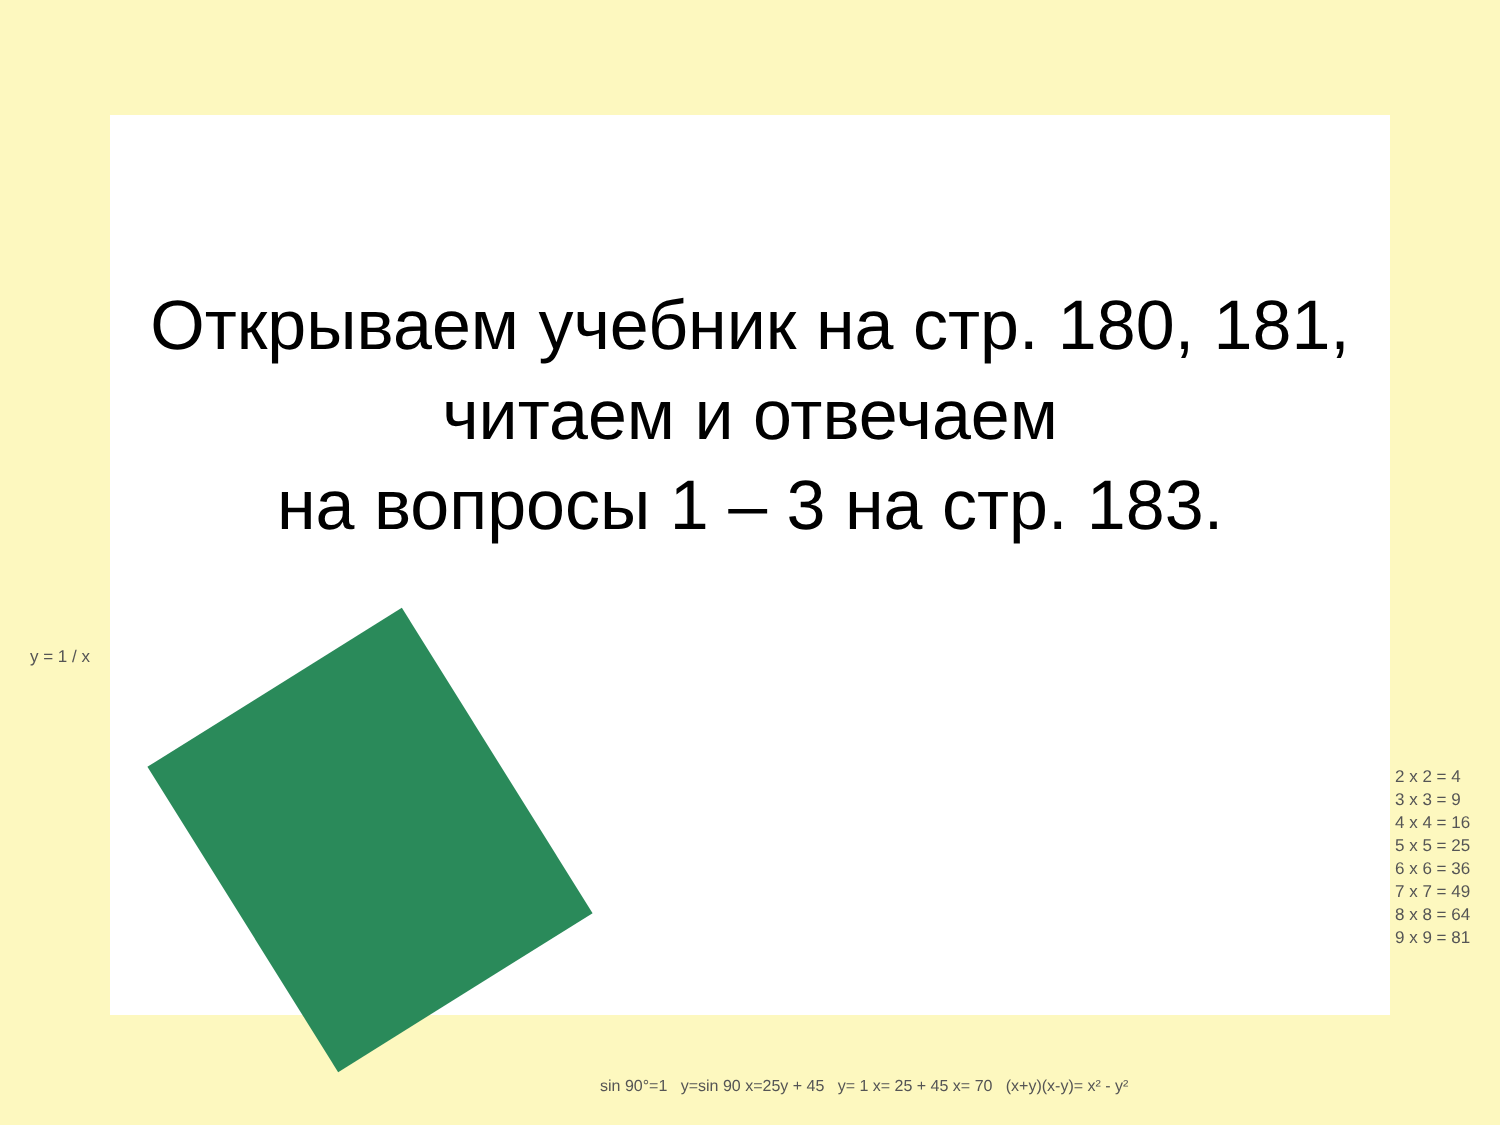Открываем учебник на стр. 180, 181,
читаем и отвечаем
на вопросы 1 – 3 на стр. 183.
y = 1 / x
2 x 2 = 4
3 x 3 = 9
4 x 4 = 16
5 x 5 = 25
6 x 6 = 36
7 x 7 = 49
8 x 8 = 64
9 x 9 = 81
sin 90°=1 y=sin 90 x=25y + 45 y= 1 x= 25 + 45 x= 70 (x+y)(x-y)= x² - y²